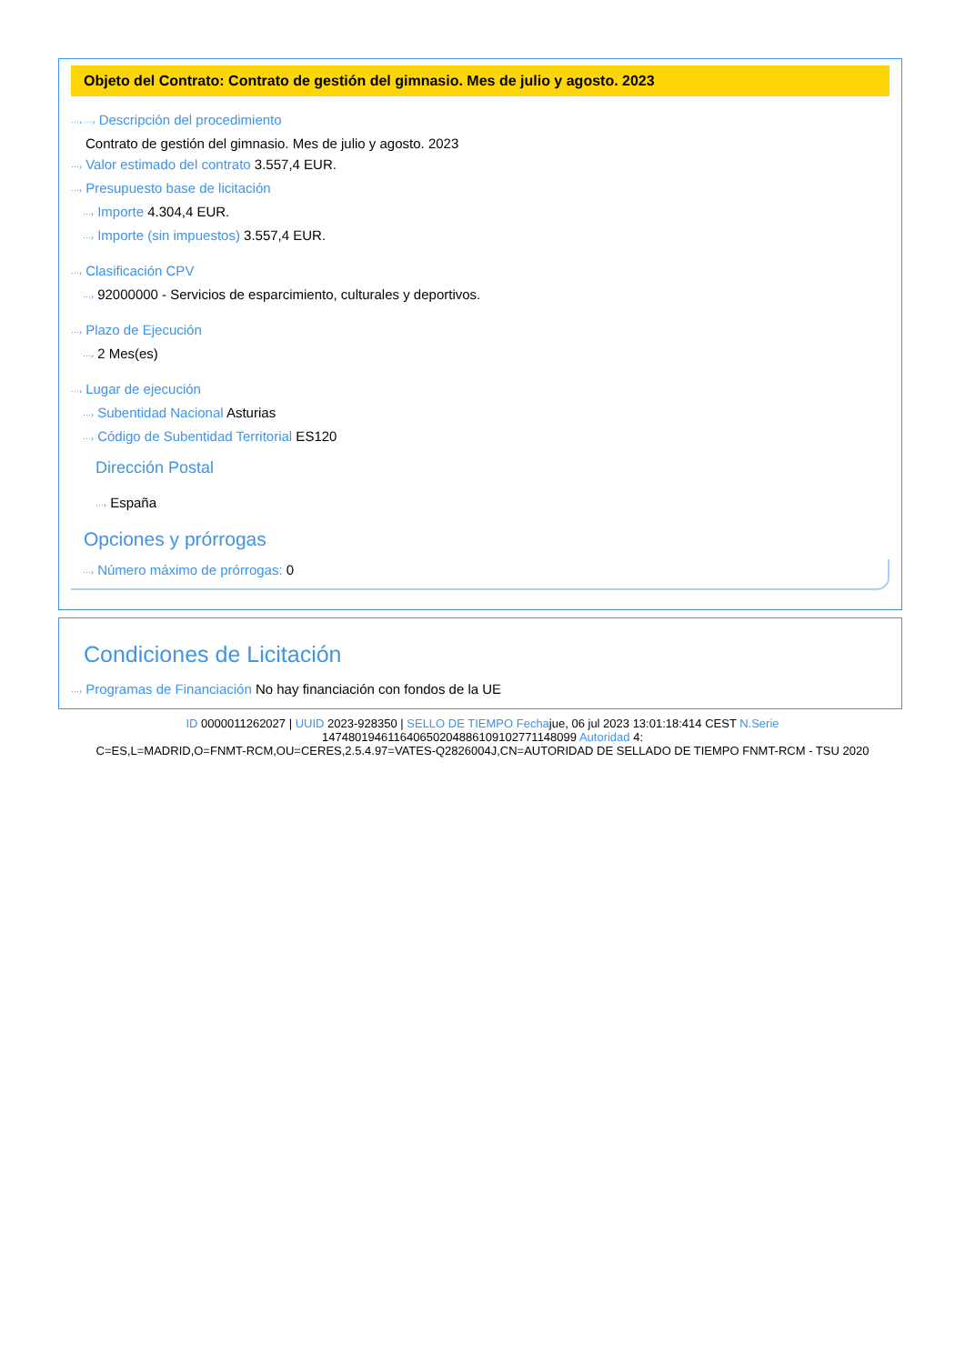Objeto del Contrato: Contrato de gestión del gimnasio. Mes de julio y agosto. 2023
···› ···› Descripción del procedimiento
Contrato de gestión del gimnasio. Mes de julio y agosto. 2023
···› Valor estimado del contrato 3.557,4 EUR.
···› Presupuesto base de licitación
···› Importe 4.304,4 EUR.
···› Importe (sin impuestos) 3.557,4 EUR.
···› Clasificación CPV
···› 92000000 - Servicios de esparcimiento, culturales y deportivos.
···› Plazo de Ejecución
···› 2 Mes(es)
···› Lugar de ejecución
···› Subentidad Nacional Asturias
···› Código de Subentidad Territorial ES120
Dirección Postal
···› España
Opciones y prórrogas
···› Número máximo de prórrogas: 0
Condiciones de Licitación
···› Programas de Financiación No hay financiación con fondos de la UE
ID 0000011262027 | UUID 2023-928350 | SELLO DE TIEMPO Fechajue, 06 jul 2023 13:01:18:414 CEST N.Serie
147480194611640650204886109102771148099 Autoridad 4:
C=ES,L=MADRID,O=FNMT-RCM,OU=CERES,2.5.4.97=VATES-Q2826004J,CN=AUTORIDAD DE SELLADO DE TIEMPO FNMT-RCM - TSU 2020